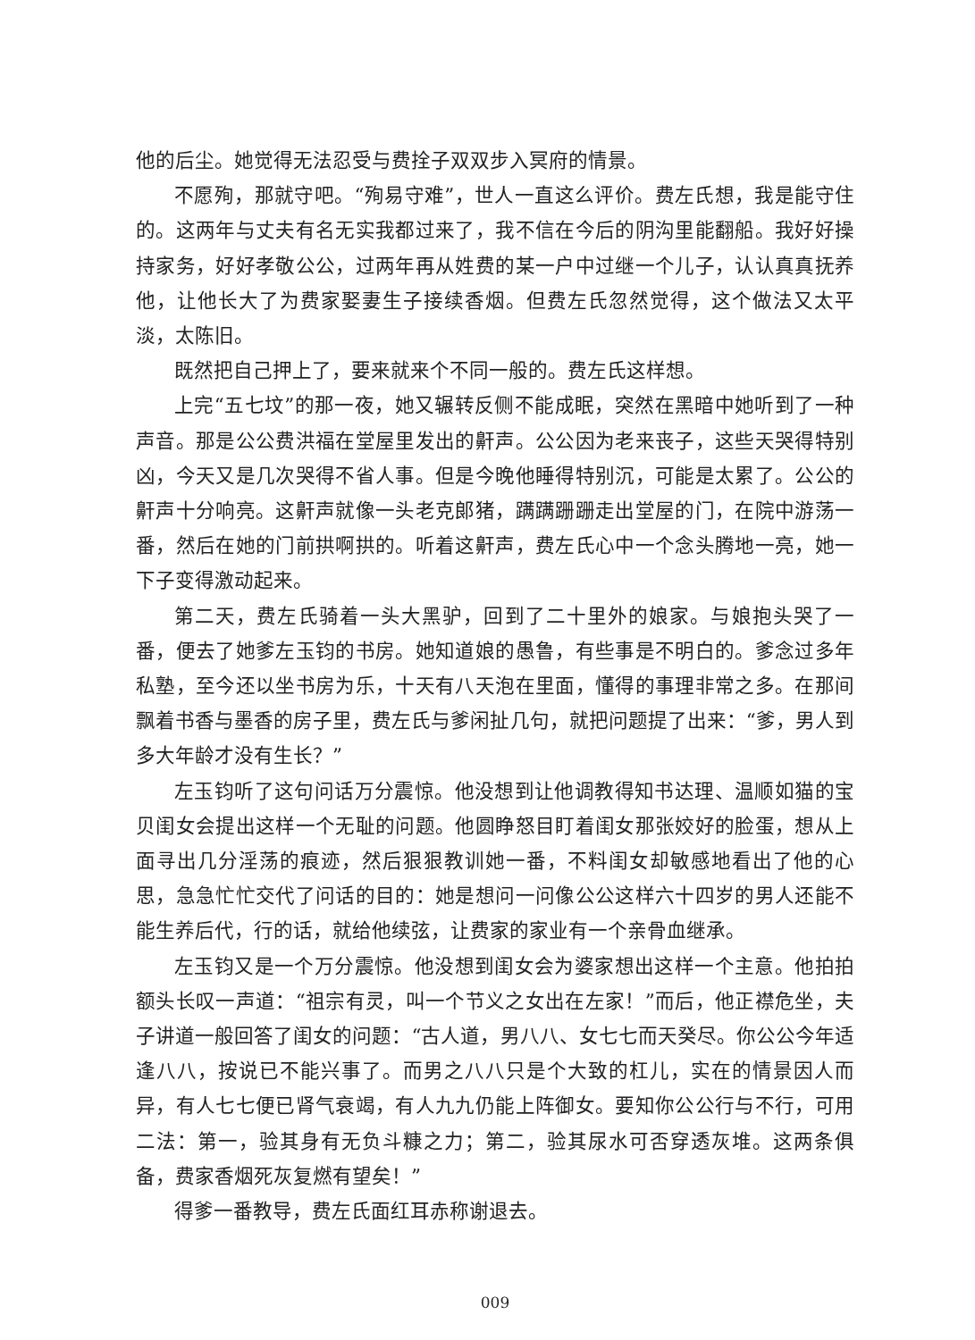他的后尘。她觉得无法忍受与费拴子双双步入冥府的情景。
不愿殉，那就守吧。“殉易守难”，世人一直这么评价。费左氏想，我是能守住的。这两年与丈夫有名无实我都过来了，我不信在今后的阴沟里能翻船。我好好操持家务，好好孝敬公公，过两年再从姓费的某一户中过继一个儿子，认认真真抚养他，让他长大了为费家娶妻生子接续香烟。但费左氏忽然觉得，这个做法又太平淡，太陈旧。
既然把自己押上了，要来就来个不同一般的。费左氏这样想。
上完“五七坟”的那一夜，她又辗转反侧不能成眠，突然在黑暗中她听到了一种声音。那是公公费洪福在堂屋里发出的鼾声。公公因为老来丧子，这些天哭得特别凶，今天又是几次哭得不省人事。但是今晚他睡得特别沉，可能是太累了。公公的鼾声十分响亮。这鼾声就像一头老克郎猪，蹒蹒跚跚走出堂屋的门，在院中游荡一番，然后在她的门前拱啊拱的。听着这鼾声，费左氏心中一个念头腾地一亮，她一下子变得激动起来。
第二天，费左氏骑着一头大黑驴，回到了二十里外的娘家。与娘抱头哭了一番，便去了她爹左玉钧的书房。她知道娘的愚鲁，有些事是不明白的。爹念过多年私塾，至今还以坐书房为乐，十天有八天泡在里面，懂得的事理非常之多。在那间飘着书香与墨香的房子里，费左氏与爹闲扯几句，就把问题提了出来：“爹，男人到多大年龄才没有生长？”
左玉钧听了这句问话万分震惊。他没想到让他调教得知书达理、温顺如猫的宝贝闺女会提出这样一个无耻的问题。他圆睁怒目盯着闺女那张姣好的脸蛋，想从上面寻出几分淫荡的痕迹，然后狠狠教训她一番，不料闺女却敏感地看出了他的心思，急急忙忙交代了问话的目的：她是想问一问像公公这样六十四岁的男人还能不能生养后代，行的话，就给他续弦，让费家的家业有一个亲骨血继承。
左玉钧又是一个万分震惊。他没想到闺女会为婆家想出这样一个主意。他拍拍额头长叹一声道：“祖宗有灵，叫一个节义之女出在左家！”而后，他正襟危坐，夫子讲道一般回答了闺女的问题：“古人道，男八八、女七七而天癸尽。你公公今年适逢八八，按说已不能兴事了。而男之八八只是个大致的杠儿，实在的情景因人而异，有人七七便已肾气衰竭，有人九九仍能上阵御女。要知你公公行与不行，可用二法：第一，验其身有无负斗糠之力；第二，验其尿水可否穿透灰堆。这两条俱备，费家香烟死灰复燃有望矣！”
得爹一番教导，费左氏面红耳赤称谢退去。
009